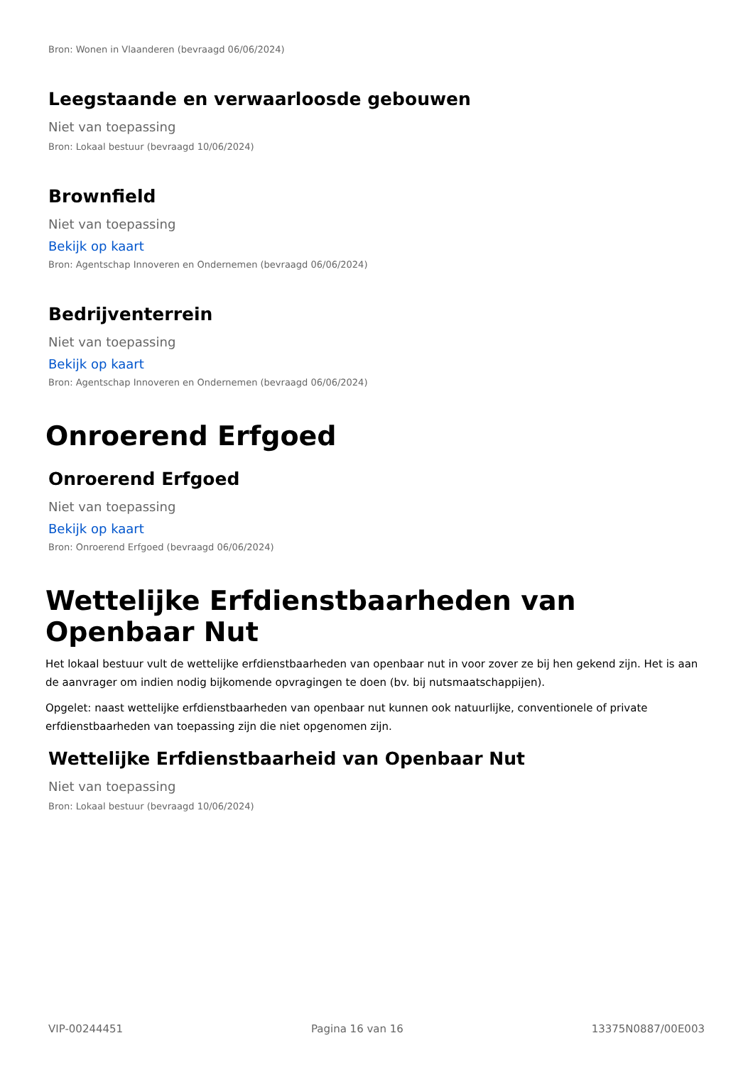Bron: Wonen in Vlaanderen (bevraagd 06/06/2024)
Leegstaande en verwaarloosde gebouwen
Niet van toepassing
Bron: Lokaal bestuur (bevraagd 10/06/2024)
Brownfield
Niet van toepassing
Bekijk op kaart
Bron: Agentschap Innoveren en Ondernemen (bevraagd 06/06/2024)
Bedrijventerrein
Niet van toepassing
Bekijk op kaart
Bron: Agentschap Innoveren en Ondernemen (bevraagd 06/06/2024)
Onroerend Erfgoed
Onroerend Erfgoed
Niet van toepassing
Bekijk op kaart
Bron: Onroerend Erfgoed (bevraagd 06/06/2024)
Wettelijke Erfdienstbaarheden van Openbaar Nut
Het lokaal bestuur vult de wettelijke erfdienstbaarheden van openbaar nut in voor zover ze bij hen gekend zijn. Het is aan de aanvrager om indien nodig bijkomende opvragingen te doen (bv. bij nutsmaatschappijen).
Opgelet: naast wettelijke erfdienstbaarheden van openbaar nut kunnen ook natuurlijke, conventionele of private erfdienstbaarheden van toepassing zijn die niet opgenomen zijn.
Wettelijke Erfdienstbaarheid van Openbaar Nut
Niet van toepassing
Bron: Lokaal bestuur (bevraagd 10/06/2024)
VIP-00244451 Pagina 16 van 16 13375N0887/00E003